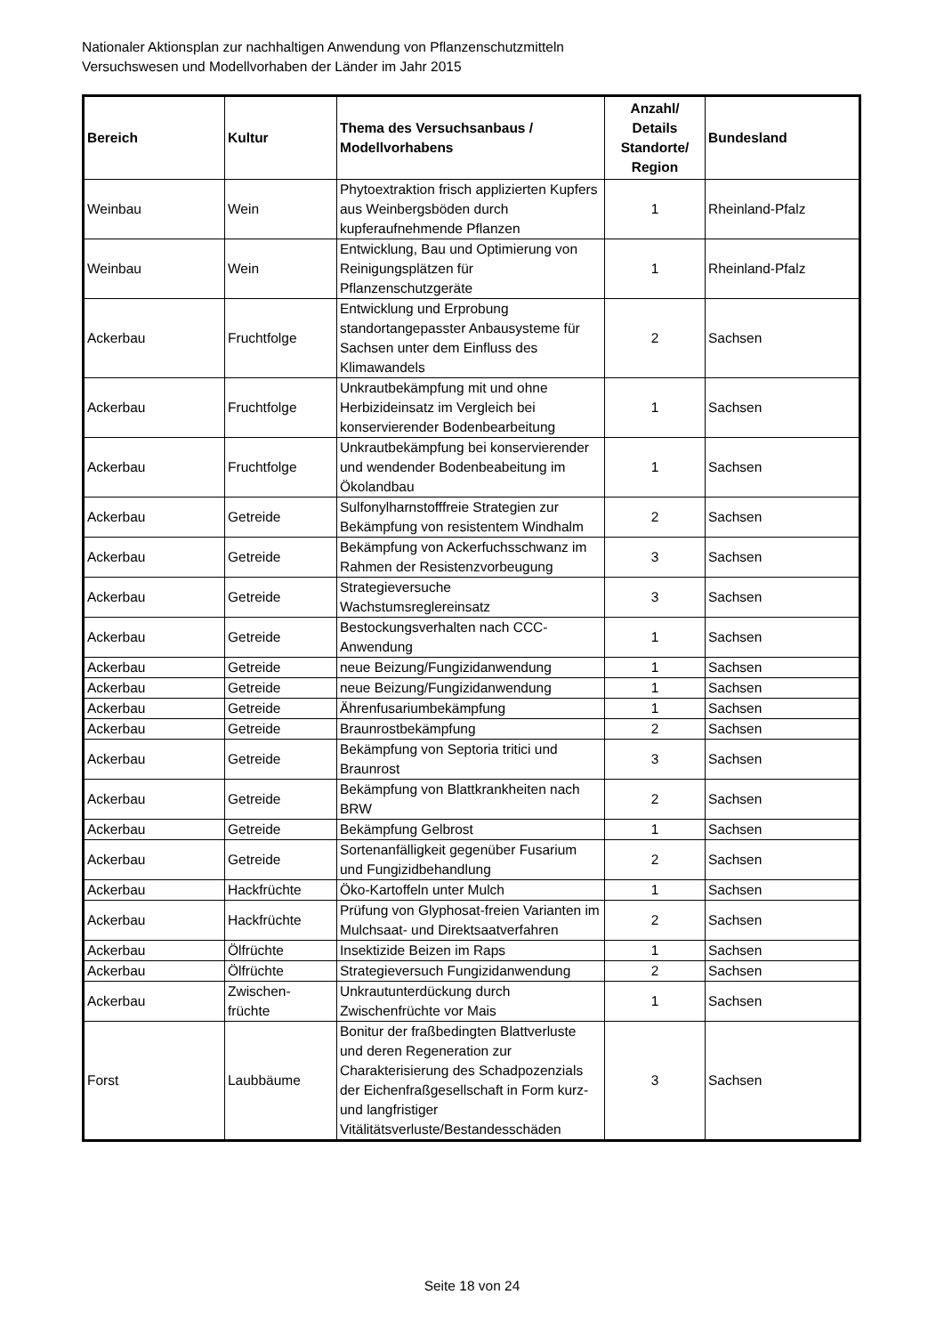Nationaler Aktionsplan zur nachhaltigen Anwendung von Pflanzenschutzmitteln
Versuchswesen und Modellvorhaben der Länder im Jahr 2015
| Bereich | Kultur | Thema des Versuchsanbaus / Modellvorhabens | Anzahl/ Details Standorte/ Region | Bundesland |
| --- | --- | --- | --- | --- |
| Weinbau | Wein | Phytoextraktion frisch applizierten Kupfers aus Weinbergsböden durch kupferaufnehmende Pflanzen | 1 | Rheinland-Pfalz |
| Weinbau | Wein | Entwicklung, Bau und Optimierung von Reinigungsplätzen für Pflanzenschutzgeräte | 1 | Rheinland-Pfalz |
| Ackerbau | Fruchtfolge | Entwicklung und Erprobung standortangepasster Anbausysteme für Sachsen unter dem Einfluss des Klimawandels | 2 | Sachsen |
| Ackerbau | Fruchtfolge | Unkrautbekämpfung mit und ohne Herbizideinsatz im Vergleich bei konservierender Bodenbearbeitung | 1 | Sachsen |
| Ackerbau | Fruchtfolge | Unkrautbekämpfung bei konservierender und wendender Bodenbeabeitung im Ökolandbau | 1 | Sachsen |
| Ackerbau | Getreide | Sulfonylharnstofffreie Strategien zur Bekämpfung von resistentem Windhalm | 2 | Sachsen |
| Ackerbau | Getreide | Bekämpfung von Ackerfuchsschwanz im Rahmen der Resistenzvorbeugung | 3 | Sachsen |
| Ackerbau | Getreide | Strategieversuche Wachstumsreglereinsatz | 3 | Sachsen |
| Ackerbau | Getreide | Bestockungsverhalten nach CCC-Anwendung | 1 | Sachsen |
| Ackerbau | Getreide | neue Beizung/Fungizidanwendung | 1 | Sachsen |
| Ackerbau | Getreide | neue Beizung/Fungizidanwendung | 1 | Sachsen |
| Ackerbau | Getreide | Ährenfusariumbekämpfung | 1 | Sachsen |
| Ackerbau | Getreide | Braunrostbekämpfung | 2 | Sachsen |
| Ackerbau | Getreide | Bekämpfung von Septoria tritici und Braunrost | 3 | Sachsen |
| Ackerbau | Getreide | Bekämpfung von Blattkrankheiten nach BRW | 2 | Sachsen |
| Ackerbau | Getreide | Bekämpfung Gelbrost | 1 | Sachsen |
| Ackerbau | Getreide | Sortenanfälligkeit gegenüber Fusarium und Fungizidbehandlung | 2 | Sachsen |
| Ackerbau | Hackfrüchte | Öko-Kartoffeln unter Mulch | 1 | Sachsen |
| Ackerbau | Hackfrüchte | Prüfung von Glyphosat-freien Varianten im Mulchsaat- und Direktsaatverfahren | 2 | Sachsen |
| Ackerbau | Ölfrüchte | Insektizide Beizen im Raps | 1 | Sachsen |
| Ackerbau | Ölfrüchte | Strategieversuch Fungizidanwendung | 2 | Sachsen |
| Ackerbau | Zwischen- früchte | Unkrautunterdückung durch Zwischenfrüchte vor Mais | 1 | Sachsen |
| Forst | Laubbäume | Bonitur der fraßbedingten Blattverluste und deren Regeneration zur Charakterisierung des Schadpozenzials der Eichenfraßgesellschaft in Form kurz- und langfristiger Vitälitätsverluste/Bestandesschäden | 3 | Sachsen |
Seite 18 von 24